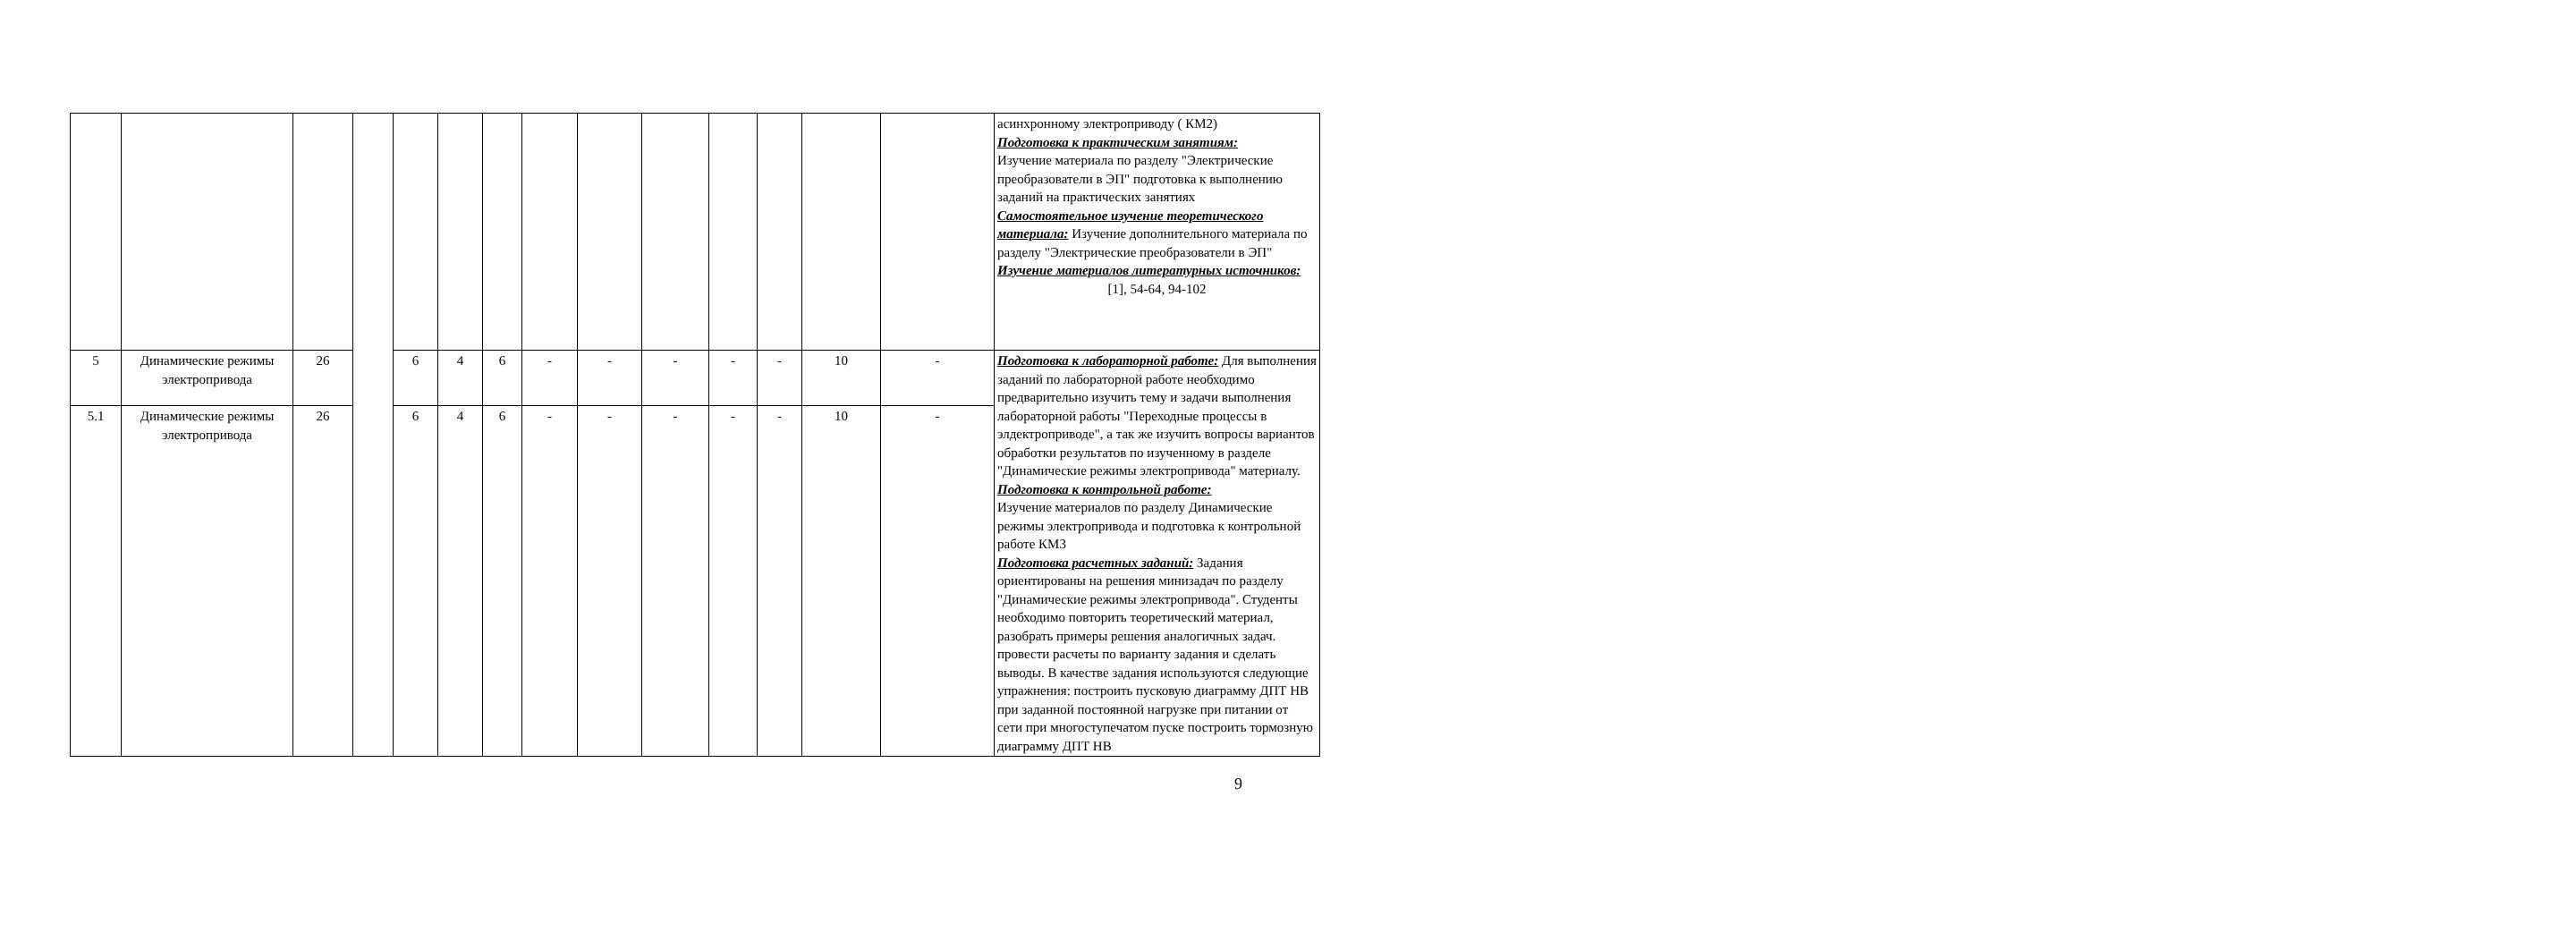| | | | | | | | | | | | | | | асинхронному электроприводу ( КМ2) Подготовка к практическим занятиям: Изучение материала по разделу "Электрические преобразователи в ЭП" подготовка к выполнению заданий на практических занятиях Самостоятельное изучение теоретического материала: Изучение дополнительного материала по разделу "Электрические преобразователи в ЭП" Изучение материалов литературных источников: [1], 54-64, 94-102 |
| 5 | Динамические режимы электропривода | 26 | | 6 | 4 | 6 | - | - | - | - | - | 10 | - | Подготовка к лабораторной работе: Для выполнения заданий по лабораторной работе необходимо предварительно изучить тему и задачи выполнения лабораторной работы "Переходные процессы в элдектроприводе", а так же изучить вопросы вариантов обработки результатов по изученному в разделе "Динамические режимы электропривода" материалу. Подготовка к контрольной работе: Изучение материалов по разделу Динамические режимы электропривода и подготовка к контрольной работе КМ3 Подготовка расчетных заданий: Задания ориентированы на решения минизадач по разделу "Динамические режимы электропривода". Студенты необходимо повторить теоретический материал, разобрать примеры решения аналогичных задач. провести расчеты по варианту задания и сделать выводы. В качестве задания используются следующие упражнения: построить пусковую диаграмму ДПТ НВ при заданной постоянной нагрузке при питании от сети при многоступечатом пуске построить тормозную диаграмму ДПТ НВ |
| 5.1 | Динамические режимы электропривода | 26 | | 6 | 4 | 6 | - | - | - | - | - | 10 | - | |
9